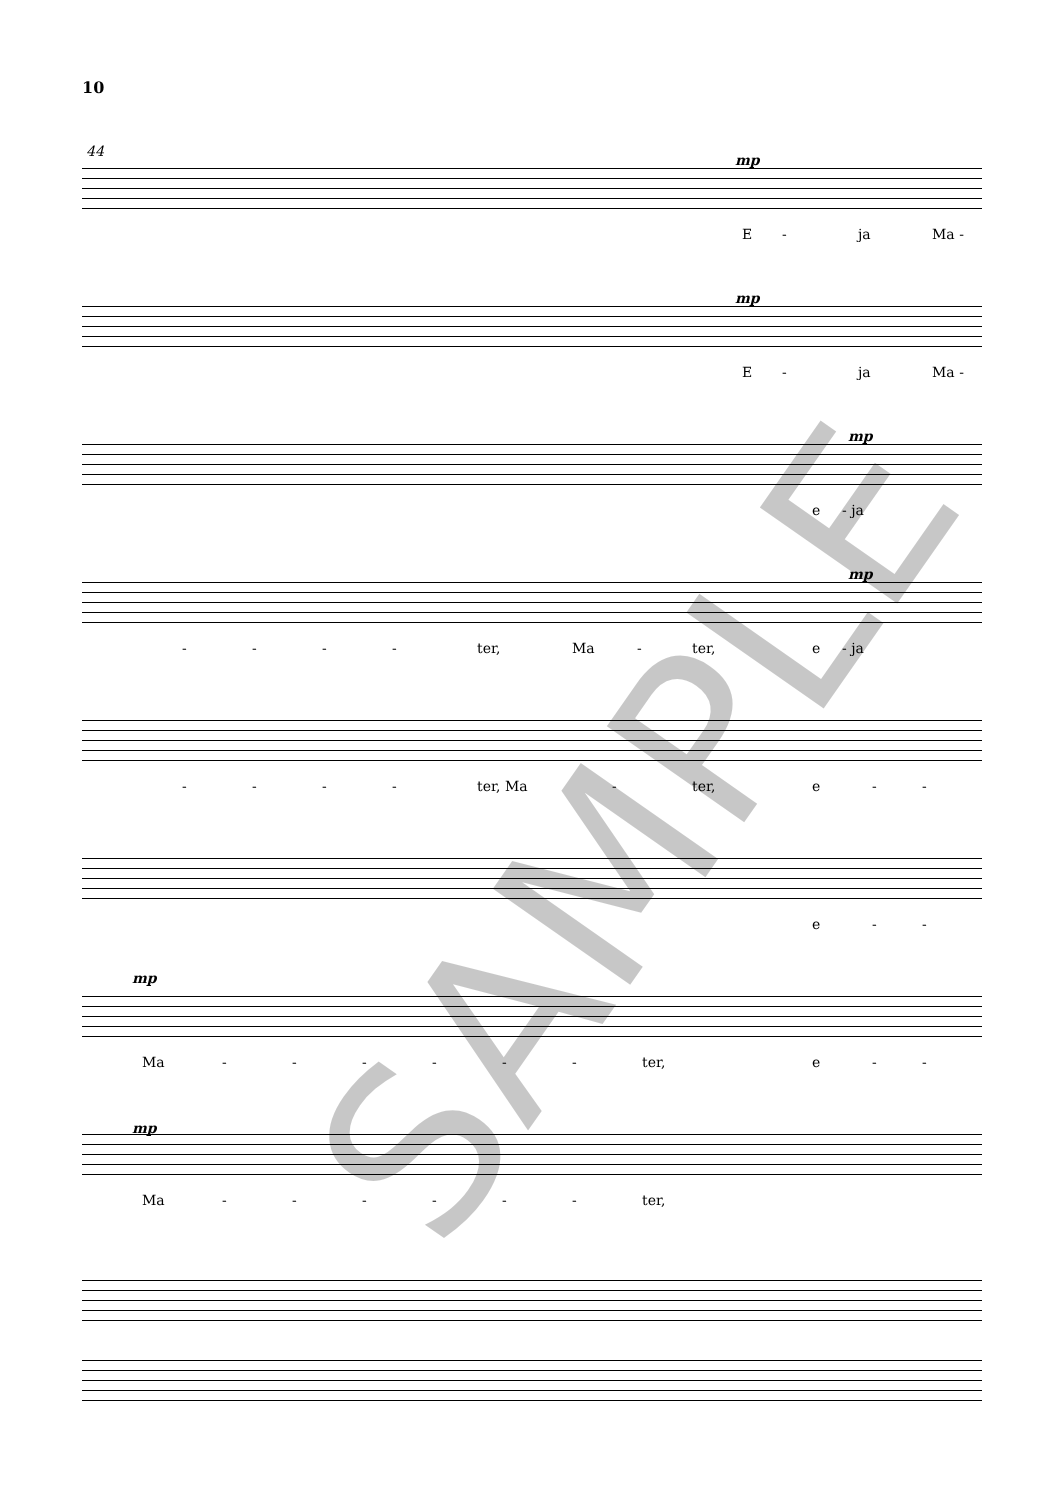10
44
mp
E - ja Ma -
mp
E - ja Ma -
mp
e - ja
mp
- - - - ter, Ma - ter, e - ja
- - - - ter, Ma - ter, e - -
e - -
mp
Ma - - - - - - ter, e - -
mp
Ma - - - - - - ter,
SAMPLE